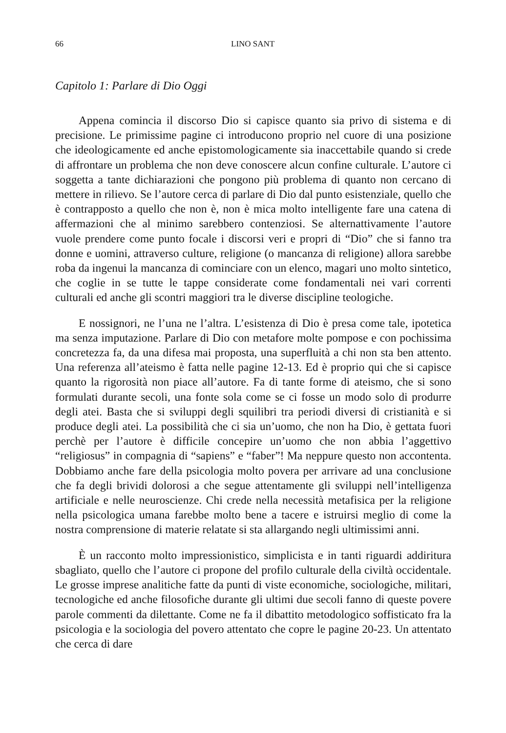66 LINO SANT
Capitolo 1: Parlare di Dio Oggi
Appena comincia il discorso Dio si capisce quanto sia privo di sistema e di precisione. Le primissime pagine ci introducono proprio nel cuore di una posizione che ideologicamente ed anche epistomologicamente sia inaccettabile quando si crede di affrontare un problema che non deve conoscere alcun confine culturale. L’autore ci soggetta a tante dichiarazioni che pongono più problema di quanto non cercano di mettere in rilievo. Se l’autore cerca di parlare di Dio dal punto esistenziale, quello che è contrapposto a quello che non è, non è mica molto intelligente fare una catena di affermazioni che al minimo sarebbero contenziosi. Se alternattivamente l’autore vuole prendere come punto focale i discorsi veri e propri di “Dio” che si fanno tra donne e uomini, attraverso culture, religione (o mancanza di religione) allora sarebbe roba da ingenui la mancanza di cominciare con un elenco, magari uno molto sintetico, che coglie in se tutte le tappe considerate come fondamentali nei vari correnti culturali ed anche gli scontri maggiori tra le diverse discipline teologiche.
E nossignori, ne l’una ne l’altra. L’esistenza di Dio è presa come tale, ipotetica ma senza imputazione. Parlare di Dio con metafore molte pompose e con pochissima concretezza fa, da una difesa mai proposta, una superfluità a chi non sta ben attento. Una referenza all’ateismo è fatta nelle pagine 12-13. Ed è proprio qui che si capisce quanto la rigorosità non piace all’autore. Fa di tante forme di ateismo, che si sono formulati durante secoli, una fonte sola come se ci fosse un modo solo di produrre degli atei. Basta che si sviluppi degli squilibri tra periodi diversi di cristianità e si produce degli atei. La possibilità che ci sia un’uomo, che non ha Dio, è gettata fuori perchè per l’autore è difficile concepire un’uomo che non abbia l’aggettivo “religiosus” in compagnia di “sapiens” e “faber”! Ma neppure questo non accontenta. Dobbiamo anche fare della psicologia molto povera per arrivare ad una conclusione che fa degli brividi dolorosi a che segue attentamente gli sviluppi nell’intelligenza artificiale e nelle neuroscienze. Chi crede nella necessità metafisica per la religione nella psicologica umana farebbe molto bene a tacere e istruirsi meglio di come la nostra comprensione di materie relatate si sta allargando negli ultimissimi anni.
È un racconto molto impressionistico, simplicista e in tanti riguardi addiritura sbagliato, quello che l’autore ci propone del profilo culturale della civiltà occidentale. Le grosse imprese analitiche fatte da punti di viste economiche, sociologiche, militari, tecnologiche ed anche filosofiche durante gli ultimi due secoli fanno di queste povere parole commenti da dilettante. Come ne fa il dibattito metodologico soffisticato fra la psicologia e la sociologia del povero attentato che copre le pagine 20-23. Un attentato che cerca di dare